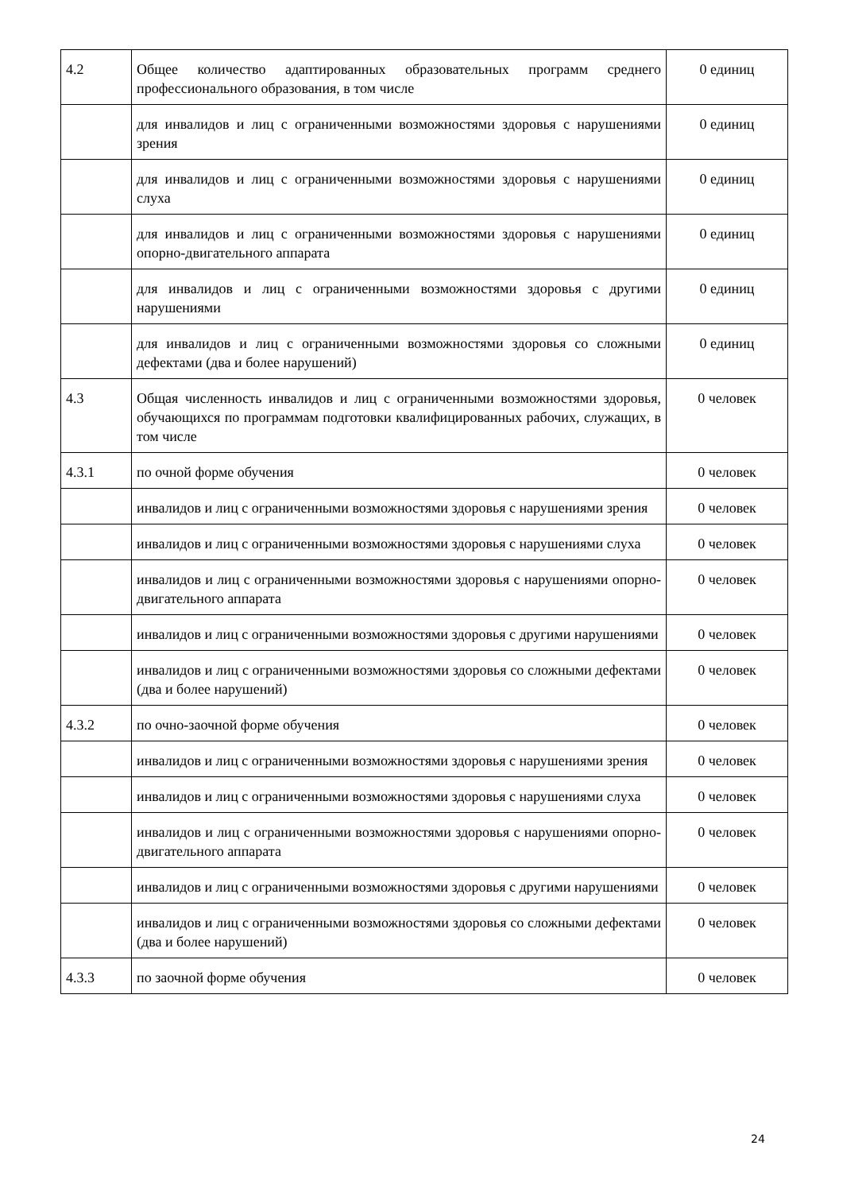| 4.2 | Общее количество адаптированных образовательных программ среднего профессионального образования, в том числе | 0 единиц |
| | для инвалидов и лиц с ограниченными возможностями здоровья с нарушениями зрения | 0 единиц |
| | для инвалидов и лиц с ограниченными возможностями здоровья с нарушениями слуха | 0 единиц |
| | для инвалидов и лиц с ограниченными возможностями здоровья с нарушениями опорно-двигательного аппарата | 0 единиц |
| | для инвалидов и лиц с ограниченными возможностями здоровья с другими нарушениями | 0 единиц |
| | для инвалидов и лиц с ограниченными возможностями здоровья со сложными дефектами (два и более нарушений) | 0 единиц |
| 4.3 | Общая численность инвалидов и лиц с ограниченными возможностями здоровья, обучающихся по программам подготовки квалифицированных рабочих, служащих, в том числе | 0 человек |
| 4.3.1 | по очной форме обучения | 0 человек |
| | инвалидов и лиц с ограниченными возможностями здоровья с нарушениями зрения | 0 человек |
| | инвалидов и лиц с ограниченными возможностями здоровья с нарушениями слуха | 0 человек |
| | инвалидов и лиц с ограниченными возможностями здоровья с нарушениями опорно-двигательного аппарата | 0 человек |
| | инвалидов и лиц с ограниченными возможностями здоровья с другими нарушениями | 0 человек |
| | инвалидов и лиц с ограниченными возможностями здоровья со сложными дефектами (два и более нарушений) | 0 человек |
| 4.3.2 | по очно-заочной форме обучения | 0 человек |
| | инвалидов и лиц с ограниченными возможностями здоровья с нарушениями зрения | 0 человек |
| | инвалидов и лиц с ограниченными возможностями здоровья с нарушениями слуха | 0 человек |
| | инвалидов и лиц с ограниченными возможностями здоровья с нарушениями опорно-двигательного аппарата | 0 человек |
| | инвалидов и лиц с ограниченными возможностями здоровья с другими нарушениями | 0 человек |
| | инвалидов и лиц с ограниченными возможностями здоровья со сложными дефектами (два и более нарушений) | 0 человек |
| 4.3.3 | по заочной форме обучения | 0 человек |
24